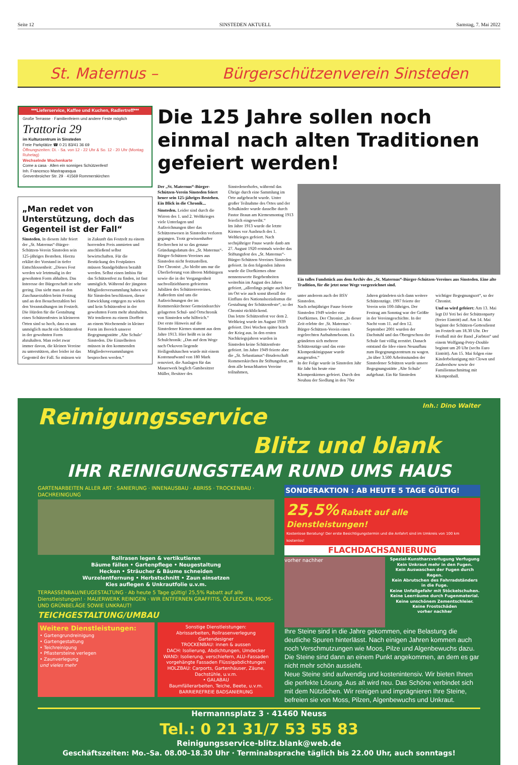Seite 12 SINSTEDEN AKTUELL Samstag, 7. Mai 2022
St. Maternus – Bürgerschützenverein Sinsteden
***Lieferservice, Kaffee und Kuchen, Radlertreff***
Große Terrasse · Familienfeiern und andere Feste möglich
Trattoria 29
im Kulturzentrum in Sinsteden
Freie Parkplätze ☎ 0 21 83/41 36 69
Öffnungszeiten: Di. - Sa. von 12 - 22 Uhr & So. 12 - 20 Uhr (Montag Ruhetag)
Wechselnde Wochenkarte
Come a casa · Allen ein sonniges Schützenfest!
Inh. Francesco Mastrapasqua
Grevenbroicher Str. 29 · 41569 Rommerskirchen
„Man redet von Unterstützung, doch das Gegenteil ist der Fall“
Sinsteden. In diesem Jahr feiert der „St. Maternus“-Bürger-Schützen-Verein Sinsteden sein 125-jähriges Bestehen. Hierzu erklärt der Vorstand in tiefer Entschlossenheit: „Dieses Fest werden wir letztmalig in der gewohnten Form abhalten. Das Interesse der Bürgerschaft ist sehr gering. Das sieht man an den Zuschauerzahlen beim Festzug und an den Besucherzahlen bei den Veranstaltungen im Festzelt. Die Hürden für die Gestaltung eines Schützenfestes in kleineren Orten sind so hoch, dass es uns unmöglich macht ein Schützenfest in der gewohnten Form abzuhalten. Man redet zwar immer davon, die kleinen Vereine zu unterstützen, aber leider ist das Gegenteil der Fall. So müssen wir in Zukunft das Festzelt zu einem horrenden Preis anmieten und anschließend selbst bewirtschaften. Für die Bestückung des Festplatzes müssen Standgebühren bezahlt werden. Selbst einen Imbiss für das Schützenfest zu finden, ist fast unmöglich. Während der jüngsten Mitgliederversammlung haben wir für Sinsteden beschlossen, dieser Entwicklung entgegen zu wirken und kein Schützenfest in der gewohnten Form mehr abzuhalten. Wir tendieren zu einem Dorffest an einem Wochenende in kleiner Form im Bereich unserer Begegnungsstätte ‚Alte Schule‘ Sinsteden. Die Einzelheiten müssen in den kommenden Mitgliederversammlungen besprochen werden.“
Die 125 Jahre sollen noch einmal nach alten Traditionen gefeiert werden!
Der „St. Maternus“-Bürger-Schützen-Verein Sinsteden feiert heuer sein 125-jähriges Bestehen. Ein Blick in die Chronik...
Sinsteden. Leider sind durch die Wirren des 1. und 2. Weltkrieges viele Unterlagen und Aufzeichnungen über das Schützenwesen in Sinsteden verloren gegangen. Trotz gewissenhafter Recherchen ist so das genaue Gründungsdatum des „St. Maternus“-Bürger-Schützen-Vereines aus Sinsteden nicht festzustellen.
Der Chronist: „So bleibt uns nur die Überlieferung von älteren Mitbürgern sowie die in der Vergangenheit nachvollziehbaren gefeierten Jubiläen des Schützenvereines. Außerdem sind uns die Aufzeichnungen der im Rommerskirchener Gemeindearchiv gelagerten Schul- und Ortschronik von Sinsteden sehr hilfreich.“
Der erste Hinweis auf die Sinstedener Kirmes stammt aus dem Jahre 1913. Hier heißt es in der Schulchronik: „Das auf dem Wege nach Oekoven liegende Heiligenhäuschen wurde mit einem Kostenaufwand von 180 Mark renoviert, die Auslagen für das Mauerwerk beglich Gutsbesitzer Müller, Besitzer des Sinstedenerhofes, während das Übrige durch eine Sammlung im Orte aufgebracht wurde. Unter großer Teilnahme des Ortes und der Schulkinder wurde dasselbe durch Pastor Braun am Kirmesmontag 1913 feierlich eingeweiht.“
Im Jahre 1913 wurde die letzte Kirmes vor Ausbruch des 1. Weltkrieges gefeiert. Nach sechsjähriger Pause wurde danb am 27. August 1920 erstmals wieder das Stiftungsfest des „St. Maternus“-Bürger-Schützen-Vereines Sinsteden gefeiert. In den folgenden Jahren wurde die Dorfkirmes ohne nennenswerte Begebenheiten weiterhin im August des Jahres gefeiert, „allerdings prägte auch hier im Ort wie auch sonst überall der Einfluss des Nationalsozialismus die Gestaltung der Schützenfeste“, so der Chronist rückblickend.
Das letzte Schützenfest vor dem 2. Weltkrieg wurde im August 1939 gefeiert. Drei Wochen später brach der Krieg aus. In den ersten Nachkriegsjahren wurden in Sinsteden keine Schützenfeste gefeiert. Im Jahre 1949 feierte aber die „St. Sebastianus“-Bruderschaft Rommerskirchen ihr Stiftungsfest, an dem alle benachbarten Vereine teilnahmen,
Ein tolles Fundstück aus dem Archiv des „St. Maternus“-Bürger-Schützen-Vereines aus Sinsteden. Eine alte Tradition, für die jetzt neue Wege vorgezeichnet sind.
unter anderem auch der BSV Sinsteden.
Nach zehnjähriger Pause feierte Sinsteden 1949 wieder eine Dorfkirmes. Der Chronist: „In dieser Zeit erlebte der ‚St. Maternus‘-Bürger-Schützen-Verein einen regelrechten Aufnahmeboom. Es gründeten sich mehrere Schützenzüge und das erste Klompenkönigspaar wurde ausgerufen.“
In der Folge wurde in Sinsteden Jahr für Jahr bis heute eine Klompenkirmes gefeiert. Durch den Neubau der Siedlung in den 70er Jahren gründeten sich dann weitere Schützenzüge. 1997 feierte der Verein sein 100-Jähriges. Der Festzug am Sonntag war der Größte in der Vereinsgeschichte. In der Nacht vom 11. auf den 12. September 2001 wurden der Dachstuhl und das Obergeschoss der Schule fast völlig zerstört. Danach entstand die Idee einen Neuaufbau zum Begegnungszentrum zu wagen.
„In über 3.500 Arbeitsstunden der Sinstedener Schützen wurde unsere Begegnungsstätte ‚Alte Schule‘ aufgebaut. Ein für Sinsteden wichtiger Begegnungsort“, so der Chronist.
Und so wird gefeiert: Am 13. Mai legt DJ Yeti bei der Schützenparty (freier Eintritt) auf. Am 14. Mai beginnt der Schützen-Gottesdienst im Festzelt um 18.30 Uhr. Der Festball mit der Band „Farbton“ und einem Wolfgang-Petry-Double beginnt um 20 Uhr (sechs Euro Eintritt). Am 15. Mai folgen eine Kinderbelustigung mit Clown und Zaubershow sowie der Familiennachmittag mit Klompenball.
Reinigungsservice Inh.: Dino Walter
Blitz und blank
IHR REINIGUNGSTEAM RUND UMS HAUS
GARTENARBEITEN ALLER ART · SANIERUNG · INNENAUSBAU · ABRISS · TROCKENBAU · DACHREINIGUNG
Rollrasen legen & vertikutieren
Bäume fällen • Gartenpflege • Neugestaltung
Hecken • Sträucher & Bäume schneiden
Wurzelentfernung • Herbstschnitt • Zaun einsetzen
Kies auflegen & Unkrautfolie u.v.m.
TERRASSENBAU/NEUGESTALTUNG · Ab heute 5 Tage gültig! 25,5% Rabatt auf alle Dienstleistungen! · MAUERWERK REINIGEN · WIR ENTFERNEN GRAFFITIS, ÖLFLECKEN, MOOS- UND GRÜNBELÄGE SOWIE UNKRAUT!
TEICHGESTALTUNG/UMBAU
Weitere Dienstleistungen:
• Gartengrundreinigung
• Gartengestaltung
• Teichreinigung
• Pflastersteine verlegen
• Zaunverlegung
und vieles mehr
Sonstige Dienstleistungen:
Abrissarbeiten, Rollrasenverlegung Gartendesigner
TROCKENBAU: innen & aussen
DACH: Isolierung, Abdichtungen, Umdecker
WAND: Isolierung, verschiefern, ALU–Fassaden vorgehängte Fassaden Flüssigabdichtungen
HOLZBAU: Carports, Gartenhäuser, Zäune, Dachstühle, u.v.m.
• GALABAU
Baumfällerarbeiten, Teiche, Beete, u.v.m.
BARRIEREFREIE BADSANIERUNG
SONDERAKTION : AB HEUTE 5 TAGE GÜLTIG!
25,5% Rabatt auf alle Dienstleistungen!
Kostenlose Beratung! Der erste Besichtigungstermin und die Anfahrt sind im Umkreis von 100 km kostenlos!
FLACHDACHSANIERUNG
vorher nachher
Spezial-Kunstharzverfugung Verfugung
Kein Unkraut mehr in den Fugen.
Kein Auswaschen der Fugen durch Regen.
Kein Abrutschen des Fahrradständers in die Fuge.
Keine Unfallgefahr mit Stöckelschuhen.
Keine Leerräume durch Fugenmaterial.
Keine unschönem Zementschleier.
Keine Frostschäden
vorher nachher
Ihre Steine sind in die Jahre gekommen, eine Belastung die deutliche Spuren hinterlässt. Nach einigen Jahren kommen auch noch Verschmutzungen wie Moos, Pilze und Algenbewuchs dazu. Die Steine sind dann an einem Punkt angekommen, an dem es gar nicht mehr schön aussieht.
Neue Steine sind aufwendig und kostenintensiv. Wir bieten Ihnen die perfekte Lösung. Aus alt wird neu. Das Schöne verbindet sich mit dem Nützlichen. Wir reinigen und imprägnieren Ihre Steine, befreien sie von Moss, Pilzen, Algenbewuchs und Unkraut.
Hermannsplatz 3 · 41460 Neuss
Tel.: 0 21 31/7 53 55 83
Reinigungsservice-blitz.blank@web.de
Geschäftszeiten: Mo.–Sa. 08.00–18.30 Uhr · Terminabsprache täglich bis 22.00 Uhr, auch sonntags!